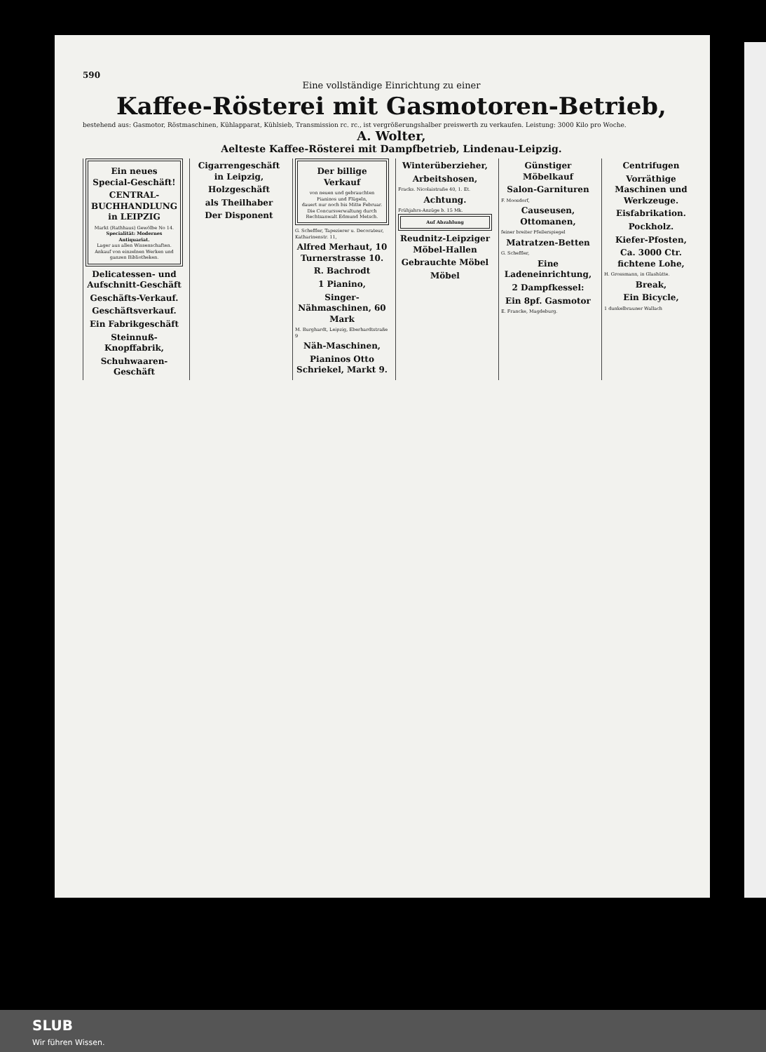590
Eine vollständige Einrichtung zu einer
Kaffee-Rösterei mit Gasmotoren-Betrieb,
bestehend aus: Gasmotor, Röstmaschinen, Kühlapparat, Kühlsieb, Transmission rc. rc., ist vergrößerungshalber preiswerth zu verkaufen. Leistung: 3000 Kilo pro Woche.
A. Wolter,
Aelteste Kaffee-Rösterei mit Dampfbetrieb, Lindenau-Leipzig.
Ein neues Special-Geschäft!
CENTRAL-BUCHHANDLUNG in LEIPZIG
Markt (Rathhaus) Gewölbe No 14.
Specialität: Modernes Antiquariat.
Lager aus allen Wissenschaften.
Ankauf von einzelnen Werken und ganzen Bibliotheken.
Delicatessen- und Aufschnitt-Geschäft
Geschäfts-Verkauf.
Geschäftsverkauf.
Ein Fabrikgeschäft
Steinnuß-Knopffabrik,
Schuhwaaren-Geschäft
Cigarrengeschäft in Leipzig,
Holzgeschäft
als Theilhaber
Der Disponent
Der billige Verkauf
von neuen und gebrauchten Pianinos und Flügeln,
dauert nur noch bis Mitte Februar.
Die Concursverwaltung durch Rechtsanwalt Edmund Metsch.
G. Scheffler, Tapezierer u. Decorateur, Katharinenstr. 11,
Alfred Merhaut, 10 Turnerstrasse 10.
R. Bachrodt
1 Pianino,
Singer-Nähmaschinen, 60 Mark
M. Burghardt, Leipzig, Eberhardtstraße 9
Näh-Maschinen,
Pianinos Otto Schriekel, Markt 9.
Winterüberzieher,
Arbeitshosen,
Fracks. Nicolaistraße 40, 1. Et.
Achtung.
Frühjahrs-Anzüge b. 15 Mk.
Auf Abzahlung
Reudnitz-Leipziger Möbel-Hallen
Gebrauchte Möbel
Möbel
Günstiger Möbelkauf
Salon-Garnituren
F. Moosdorf,
Causeusen, Ottomanen,
feiner breiter Pfeilerspiegel
Matratzen-Betten
G. Scheffler,
Eine Ladeneinrichtung,
2 Dampfkessel:
Ein 8pf. Gasmotor
E. Francke, Magdeburg.
Centrifugen
Vorräthige Maschinen und Werkzeuge.
Eisfabrikation.
Pockholz.
Kiefer-Pfosten,
Ca. 3000 Ctr. fichtene Lohe,
H. Grossmann, in Glashütte.
Break,
Ein Bicycle,
1 dunkelbrauner Wallach
SLUB
Wir führen Wissen.